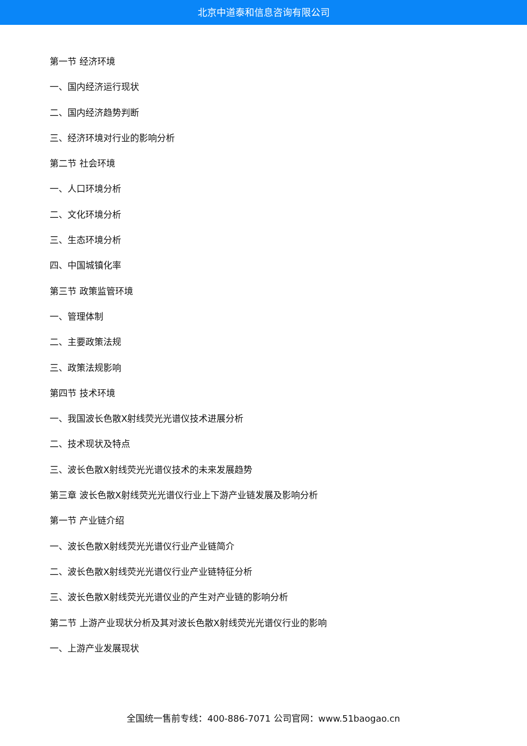北京中道泰和信息咨询有限公司
第一节 经济环境
一、国内经济运行现状
二、国内经济趋势判断
三、经济环境对行业的影响分析
第二节 社会环境
一、人口环境分析
二、文化环境分析
三、生态环境分析
四、中国城镇化率
第三节 政策监管环境
一、管理体制
二、主要政策法规
三、政策法规影响
第四节 技术环境
一、我国波长色散X射线荧光光谱仪技术进展分析
二、技术现状及特点
三、波长色散X射线荧光光谱仪技术的未来发展趋势
第三章 波长色散X射线荧光光谱仪行业上下游产业链发展及影响分析
第一节 产业链介绍
一、波长色散X射线荧光光谱仪行业产业链简介
二、波长色散X射线荧光光谱仪行业产业链特征分析
三、波长色散X射线荧光光谱仪业的产生对产业链的影响分析
第二节 上游产业现状分析及其对波长色散X射线荧光光谱仪行业的影响
一、上游产业发展现状
全国统一售前专线：400-886-7071 公司官网：www.51baogao.cn